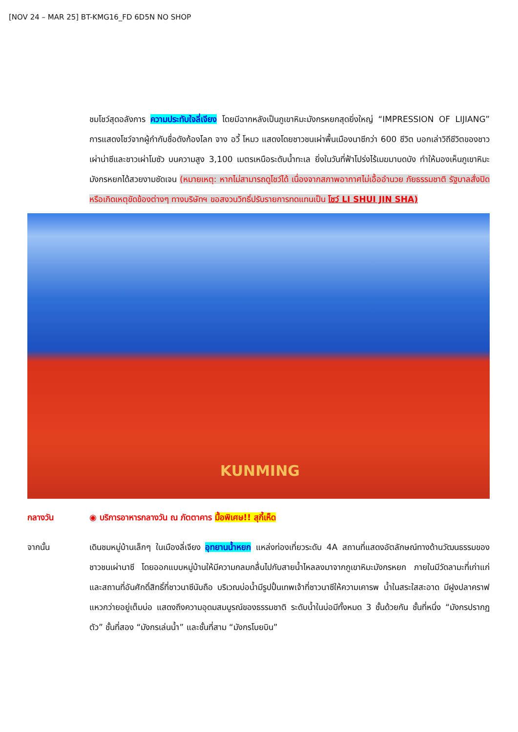[NOV 24 – MAR 25] BT-KMG16_FD 6D5N NO SHOP
ชมโชว์สุดอลังการ ความประทับใจลี่เจียง โดยมีฉากหลังเป็นภูเขาหิมะมังกรหยกสุดยิ่งใหญ่ “IMPRESSION OF LIJIANG” การแสดงโชว์จากผู้กำกับชื่อดังก้องโลก จาง อวี้ โหมว แสดงโดยชาวชนเผ่าพื้นเมืองนาซีกว่า 600 ชีวิต บอกเล่าวิถีชีวิตของชาวเผ่าน่าซีและชาวเผ่าโมซัว บนความสูง 3,100 เมตรเหนือระดับน้ำทะเล ยิ่งในวันที่ฟ้าโปร่งไร้เมฆมาบดบัง ทำให้มองเห็นภูเขาหิมะมังกรหยกได้สวยงามชัดเจน (หมายเหตุ: หากไม่สามารถดูโชว์ได้ เนื่องจากสภาพอากาศไม่เอื้ออำนวย ภัยธรรมชาติ รัฐบาลสั่งปิด หรือเกิดเหตุขัดข้องต่างๆ ทางบริษัทฯ ขอสงวนวิทธิ์ปรับรายการทดแทนเป็น โชว์ LI SHUI JIN SHA)
KUNMING
กลางวัน ◉ บริการอาหารกลางวัน ณ ภัตตาคาร มื้อพิเศษ!! สุกี้เห็ด
จากนั้น เดินชมหมู่บ้านเล็กๆ ในเมืองลี่เจียง อุทยานน้ำหยก แหล่งท่องเที่ยวระดับ 4A สถานที่แสดงอัตลักษณ์ทางด้านวัฒนธรรมของชาวชนเผ่านาซี โดยออกแบบหมู่บ้านให้มีความกลมกลื่นไปกับสายน้ำไหลลงมาจากภูเขาหิมะมังกรหยก ภายในมีวัดลามะที่เก่าแก่ และสถานที่อันศักดิ์สิทธิ์ที่ชาวนาซีนับถือ บริเวณบ่อน้ำมีรูปปั้นเทพเจ้าที่ชาวนาซีให้ความเคารพ น้ำในสระใสสะอาด มีฝูงปลาคราฟแหวกว่ายอยู่เต็มบ่อ แสดงถึงความอุดมสมบูรณ์ของธรรมชาติ ระดับน้ำในบ่อมีทั้งหมด 3 ชั้นด้วยกัน ชั้นที่หนึ่ง “มังกรปรากฏตัว” ชั้นที่สอง “มังกรเล่นน้ำ” และชั้นที่สาม “มังกรโบยบิน”